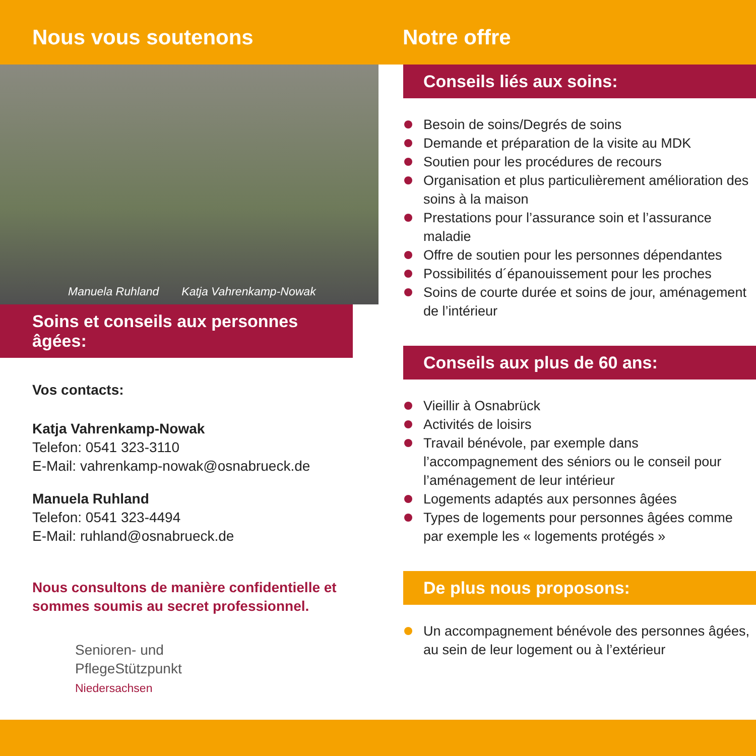Nous vous soutenons Notre offre
Manuela Ruhland Katja Vahrenkamp-Nowak
Soins et conseils aux personnes âgées:
Vos contacts:
Katja Vahrenkamp-Nowak
Telefon: 0541 323-3110
E-Mail: vahrenkamp-nowak@osnabrueck.de
Manuela Ruhland
Telefon: 0541 323-4494
E-Mail: ruhland@osnabrueck.de
Nous consultons de manière confidentielle et
sommes soumis au secret professionnel.
Senioren- und
PflegeStützpunkt
Niedersachsen
Conseils liés aux soins:
Besoin de soins/Degrés de soins
Demande et préparation de la visite au MDK
Soutien pour les procédures de recours
Organisation et plus particulièrement amélioration des soins à la maison
Prestations pour l’assurance soin et l’assurance maladie
Offre de soutien pour les personnes dépendantes
Possibilités d´épanouissement pour les proches
Soins de courte durée et soins de jour, aménagement de l’intérieur
Conseils aux plus de 60 ans:
Vieillir à Osnabrück
Activités de loisirs
Travail bénévole, par exemple dans l’accompagnement des séniors ou le conseil pour l’aménagement de leur intérieur
Logements adaptés aux personnes âgées
Types de logements pour personnes âgées comme par exemple les « logements protégés »
De plus nous proposons:
Un accompagnement bénévole des personnes âgées, au sein de leur logement ou à l’extérieur